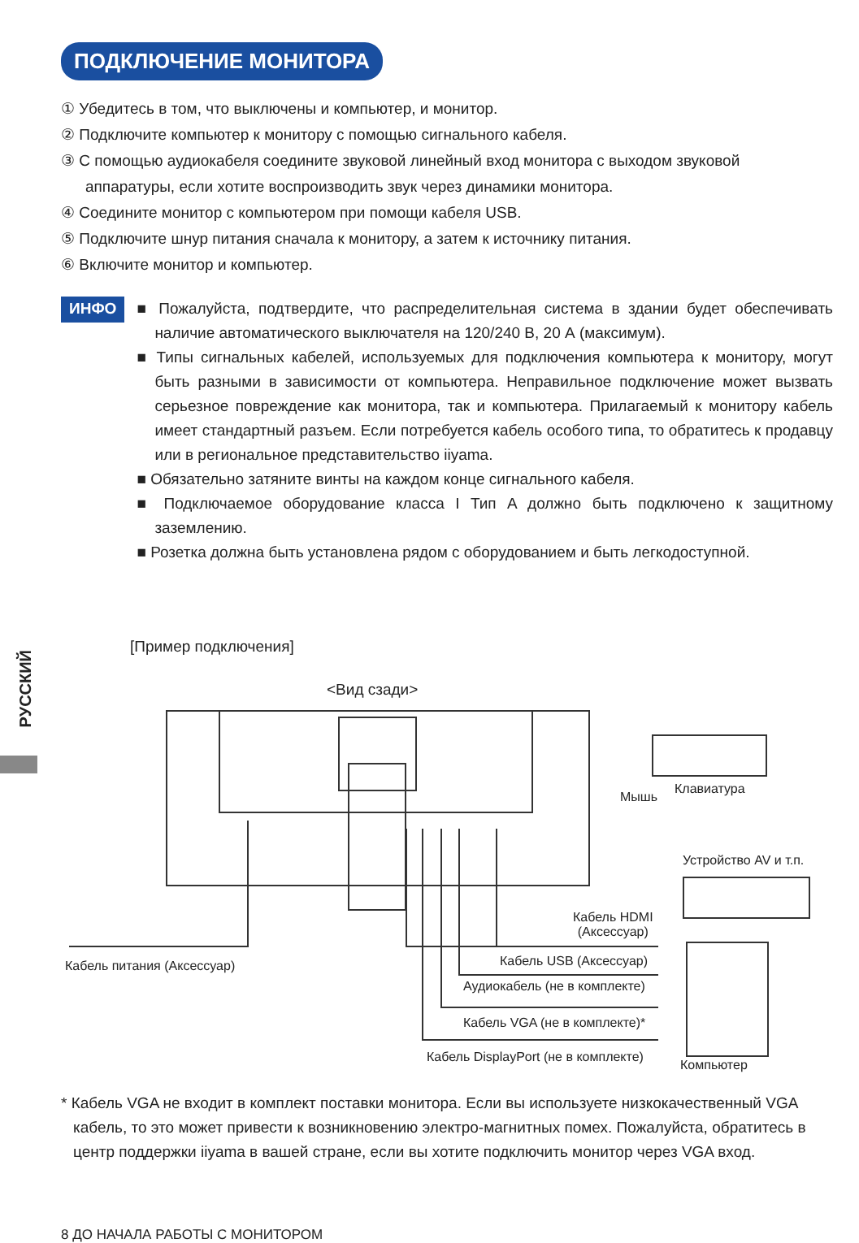ПОДКЛЮЧЕНИЕ МОНИТОРА
① Убедитесь в том, что выключены и компьютер, и монитор.
② Подключите компьютер к монитору с помощью сигнального кабеля.
③ С помощью аудиокабеля соедините звуковой линейный вход монитора с выходом звуковой аппаратуры, если хотите воспроизводить звук через динамики монитора.
④ Соедините монитор с компьютером при помощи кабеля USB.
⑤ Подключите шнур питания сначала к монитору, а затем к источнику питания.
⑥ Включите монитор и компьютер.
ИНФО
■ Пожалуйста, подтвердите, что распределительная система в здании будет обеспечивать наличие автоматического выключателя на 120/240 В, 20 А (максимум).
■ Типы сигнальных кабелей, используемых для подключения компьютера к монитору, могут быть разными в зависимости от компьютера. Неправильное подключение может вызвать серьезное повреждение как монитора, так и компьютера. Прилагаемый к монитору кабель имеет стандартный разъем. Если потребуется кабель особого типа, то обратитесь к продавцу или в региональное представительство iiyama.
■ Обязательно затяните винты на каждом конце сигнального кабеля.
■ Подключаемое оборудование класса I Тип A должно быть подключено к защитному заземлению.
■ Розетка должна быть установлена рядом с оборудованием и быть легкодоступной.
РУССКИЙ
[Пример подключения]
<Вид сзади>
Мышь
Клавиатура
Устройство AV и т.п.
Кабель питания (Аксессуар)
Кабель HDMI
(Аксессуар)
Кабель USB (Аксессуар)
Аудиокабель (не в комплекте)
Кабель VGA (не в комплекте)*
Кабель DisplayPort (не в комплекте)
Компьютер
* Кабель VGA не входит в комплект поставки монитора. Если вы используете низкокачественный VGA кабель, то это может привести к возникновению электро-магнитных помех. Пожалуйста, обратитесь в центр поддержки iiyama в вашей стране, если вы хотите подключить монитор через VGA вход.
8 ДО НАЧАЛА РАБОТЫ С МОНИТОРОМ